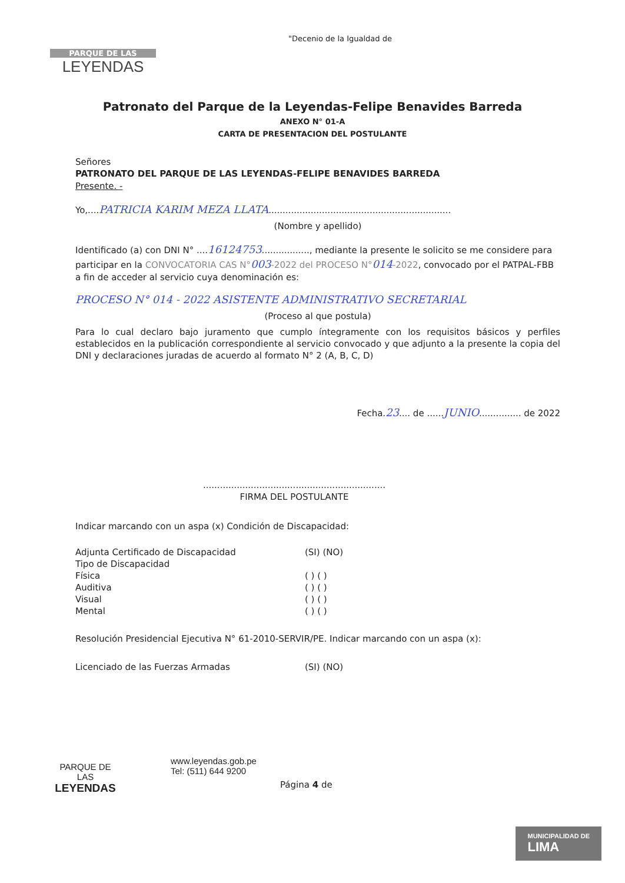PARQUE DE LAS
LEYENDAS
"Decenio de la Igualdad de
Patronato del Parque de la Leyendas-Felipe Benavides Barreda
ANEXO N° 01-A
CARTA DE PRESENTACION DEL POSTULANTE
Señores
PATRONATO DEL PARQUE DE LAS LEYENDAS-FELIPE BENAVIDES BARREDA
Presente. -
Yo,....PATRICIA KARIM MEZA LLATA.................................................................
(Nombre y apellido)
Identificado (a) con DNI N° ....16124753................., mediante la presente le solicito se me considere para participar en la CONVOCATORIA CAS N°003-2022 del PROCESO N°014-2022, convocado por el PATPAL-FBB a fin de acceder al servicio cuya denominación es:
PROCESO N° 014 - 2022 ASISTENTE ADMINISTRATIVO SECRETARIAL
(Proceso al que postula)
Para lo cual declaro bajo juramento que cumplo íntegramente con los requisitos básicos y perfiles establecidos en la publicación correspondiente al servicio convocado y que adjunto a la presente la copia del DNI y declaraciones juradas de acuerdo al formato N° 2 (A, B, C, D)
Fecha.23.... de ......JUNIO............... de 2022
.................................................................
FIRMA DEL POSTULANTE
Indicar marcando con un aspa (x) Condición de Discapacidad:
Adjunta Certificado de Discapacidad (SI) (NO)
Tipo de Discapacidad
Física ( ) ( )
Auditiva ( ) ( )
Visual ( ) ( )
Mental ( ) ( )
Resolución Presidencial Ejecutiva N° 61-2010-SERVIR/PE. Indicar marcando con un aspa (x):
Licenciado de las Fuerzas Armadas (SI) (NO)
PARQUE DE
LAS
LEYENDAS
www.leyendas.gob.pe
Tel: (511) 644 9200
Página 4 de
MUNICIPALIDAD DE
LIMA